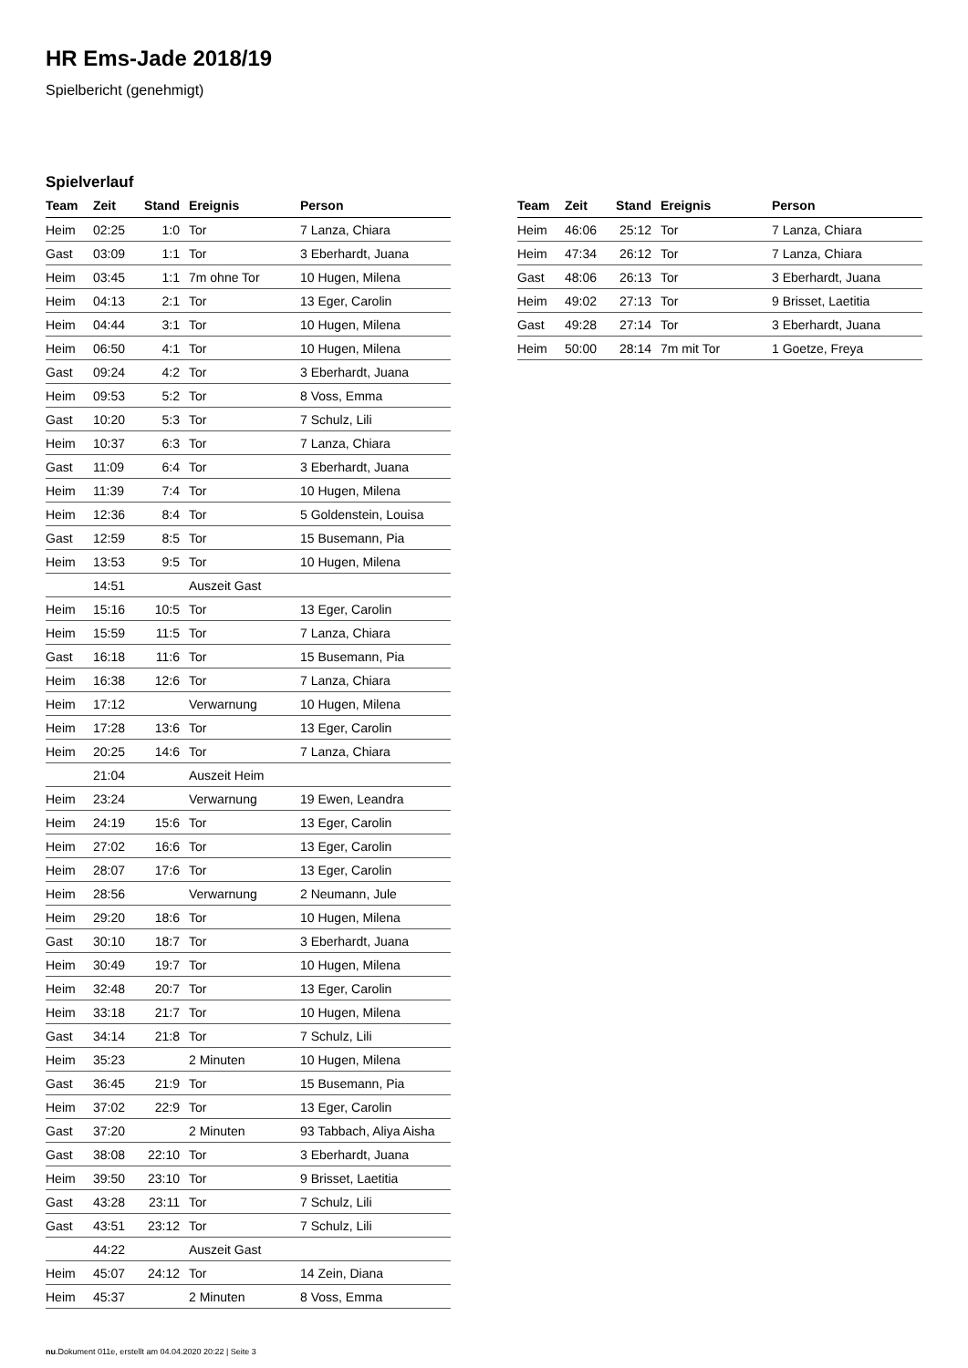HR Ems-Jade 2018/19
Spielbericht (genehmigt)
Spielverlauf
| Team | Zeit | Stand | Ereignis | Person |
| --- | --- | --- | --- | --- |
| Heim | 02:25 | 1:0 | Tor | 7 Lanza, Chiara |
| Gast | 03:09 | 1:1 | Tor | 3 Eberhardt, Juana |
| Heim | 03:45 | 1:1 | 7m ohne Tor | 10 Hugen, Milena |
| Heim | 04:13 | 2:1 | Tor | 13 Eger, Carolin |
| Heim | 04:44 | 3:1 | Tor | 10 Hugen, Milena |
| Heim | 06:50 | 4:1 | Tor | 10 Hugen, Milena |
| Gast | 09:24 | 4:2 | Tor | 3 Eberhardt, Juana |
| Heim | 09:53 | 5:2 | Tor | 8 Voss, Emma |
| Gast | 10:20 | 5:3 | Tor | 7 Schulz, Lili |
| Heim | 10:37 | 6:3 | Tor | 7 Lanza, Chiara |
| Gast | 11:09 | 6:4 | Tor | 3 Eberhardt, Juana |
| Heim | 11:39 | 7:4 | Tor | 10 Hugen, Milena |
| Heim | 12:36 | 8:4 | Tor | 5 Goldenstein, Louisa |
| Gast | 12:59 | 8:5 | Tor | 15 Busemann, Pia |
| Heim | 13:53 | 9:5 | Tor | 10 Hugen, Milena |
| | 14:51 | | Auszeit Gast | |
| Heim | 15:16 | 10:5 | Tor | 13 Eger, Carolin |
| Heim | 15:59 | 11:5 | Tor | 7 Lanza, Chiara |
| Gast | 16:18 | 11:6 | Tor | 15 Busemann, Pia |
| Heim | 16:38 | 12:6 | Tor | 7 Lanza, Chiara |
| Heim | 17:12 | | Verwarnung | 10 Hugen, Milena |
| Heim | 17:28 | 13:6 | Tor | 13 Eger, Carolin |
| Heim | 20:25 | 14:6 | Tor | 7 Lanza, Chiara |
| | 21:04 | | Auszeit Heim | |
| Heim | 23:24 | | Verwarnung | 19 Ewen, Leandra |
| Heim | 24:19 | 15:6 | Tor | 13 Eger, Carolin |
| Heim | 27:02 | 16:6 | Tor | 13 Eger, Carolin |
| Heim | 28:07 | 17:6 | Tor | 13 Eger, Carolin |
| Heim | 28:56 | | Verwarnung | 2 Neumann, Jule |
| Heim | 29:20 | 18:6 | Tor | 10 Hugen, Milena |
| Gast | 30:10 | 18:7 | Tor | 3 Eberhardt, Juana |
| Heim | 30:49 | 19:7 | Tor | 10 Hugen, Milena |
| Heim | 32:48 | 20:7 | Tor | 13 Eger, Carolin |
| Heim | 33:18 | 21:7 | Tor | 10 Hugen, Milena |
| Gast | 34:14 | 21:8 | Tor | 7 Schulz, Lili |
| Heim | 35:23 | | 2 Minuten | 10 Hugen, Milena |
| Gast | 36:45 | 21:9 | Tor | 15 Busemann, Pia |
| Heim | 37:02 | 22:9 | Tor | 13 Eger, Carolin |
| Gast | 37:20 | | 2 Minuten | 93 Tabbach, Aliya Aisha |
| Gast | 38:08 | 22:10 | Tor | 3 Eberhardt, Juana |
| Heim | 39:50 | 23:10 | Tor | 9 Brisset, Laetitia |
| Gast | 43:28 | 23:11 | Tor | 7 Schulz, Lili |
| Gast | 43:51 | 23:12 | Tor | 7 Schulz, Lili |
| | 44:22 | | Auszeit Gast | |
| Heim | 45:07 | 24:12 | Tor | 14 Zein, Diana |
| Heim | 45:37 | | 2 Minuten | 8 Voss, Emma |
| Team | Zeit | Stand | Ereignis | Person |
| --- | --- | --- | --- | --- |
| Heim | 46:06 | 25:12 | Tor | 7 Lanza, Chiara |
| Heim | 47:34 | 26:12 | Tor | 7 Lanza, Chiara |
| Gast | 48:06 | 26:13 | Tor | 3 Eberhardt, Juana |
| Heim | 49:02 | 27:13 | Tor | 9 Brisset, Laetitia |
| Gast | 49:28 | 27:14 | Tor | 3 Eberhardt, Juana |
| Heim | 50:00 | 28:14 | 7m mit Tor | 1 Goetze, Freya |
nu.Dokument 011e, erstellt am 04.04.2020 20:22 | Seite 3